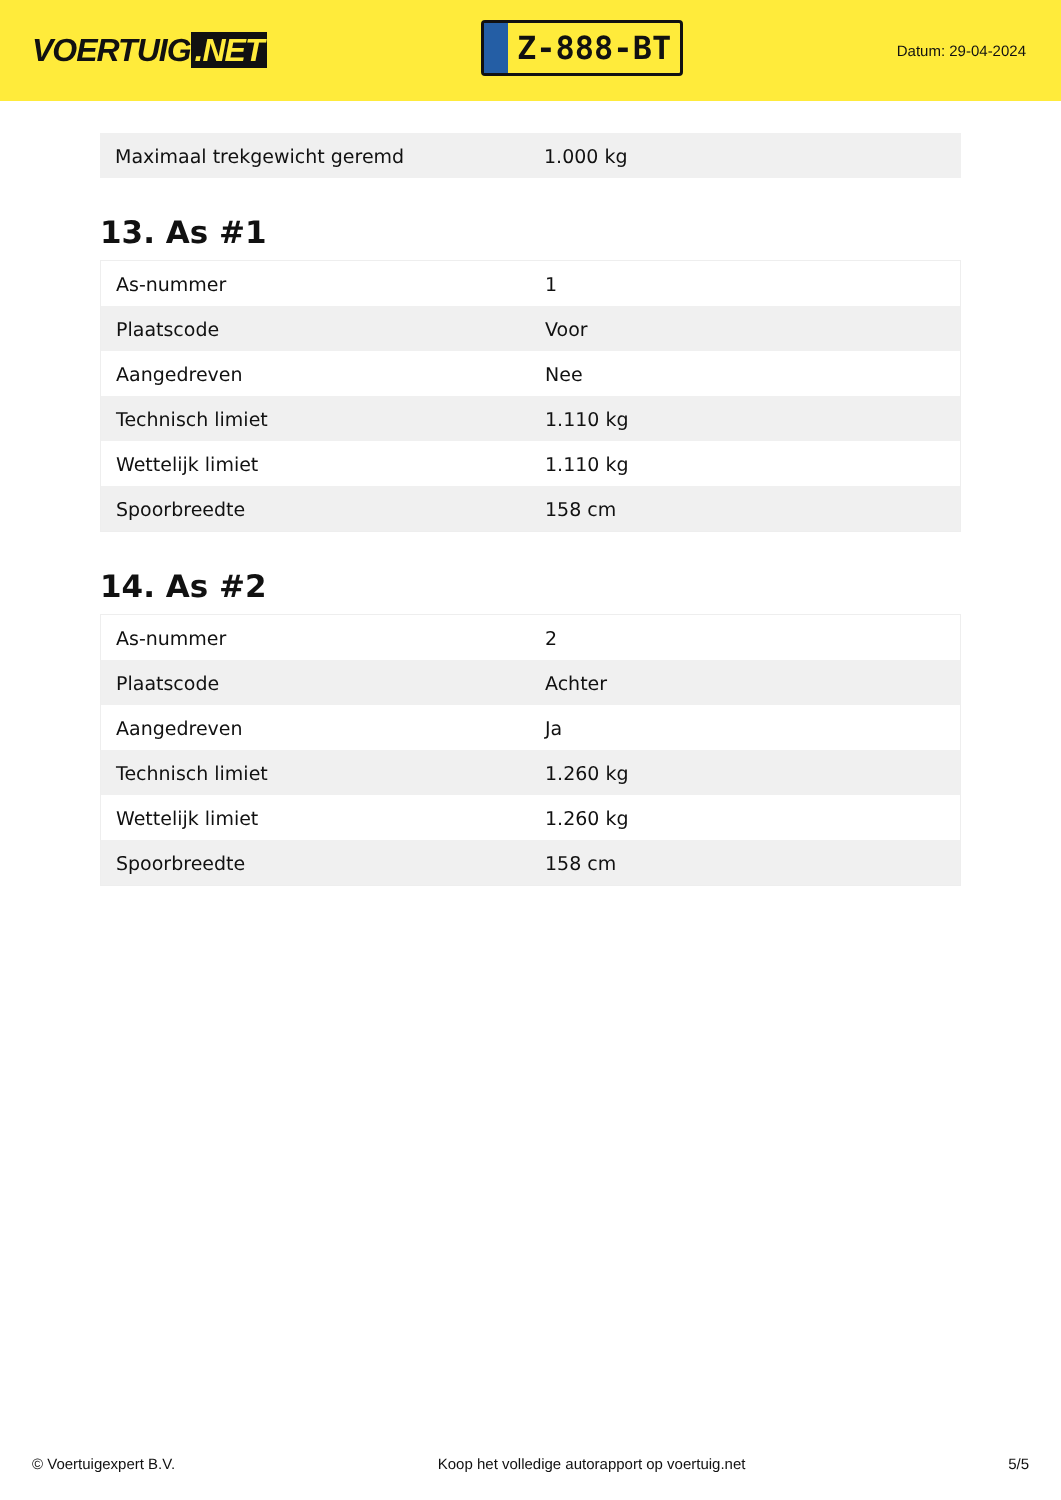VOERTUIG.NET
Z-888-BT
Datum: 29-04-2024
| Maximaal trekgewicht geremd | 1.000 kg |
13. As #1
| As-nummer | 1 |
| Plaatscode | Voor |
| Aangedreven | Nee |
| Technisch limiet | 1.110 kg |
| Wettelijk limiet | 1.110 kg |
| Spoorbreedte | 158 cm |
14. As #2
| As-nummer | 2 |
| Plaatscode | Achter |
| Aangedreven | Ja |
| Technisch limiet | 1.260 kg |
| Wettelijk limiet | 1.260 kg |
| Spoorbreedte | 158 cm |
© Voertuigexpert B.V. Koop het volledige autorapport op voertuig.net 5/5